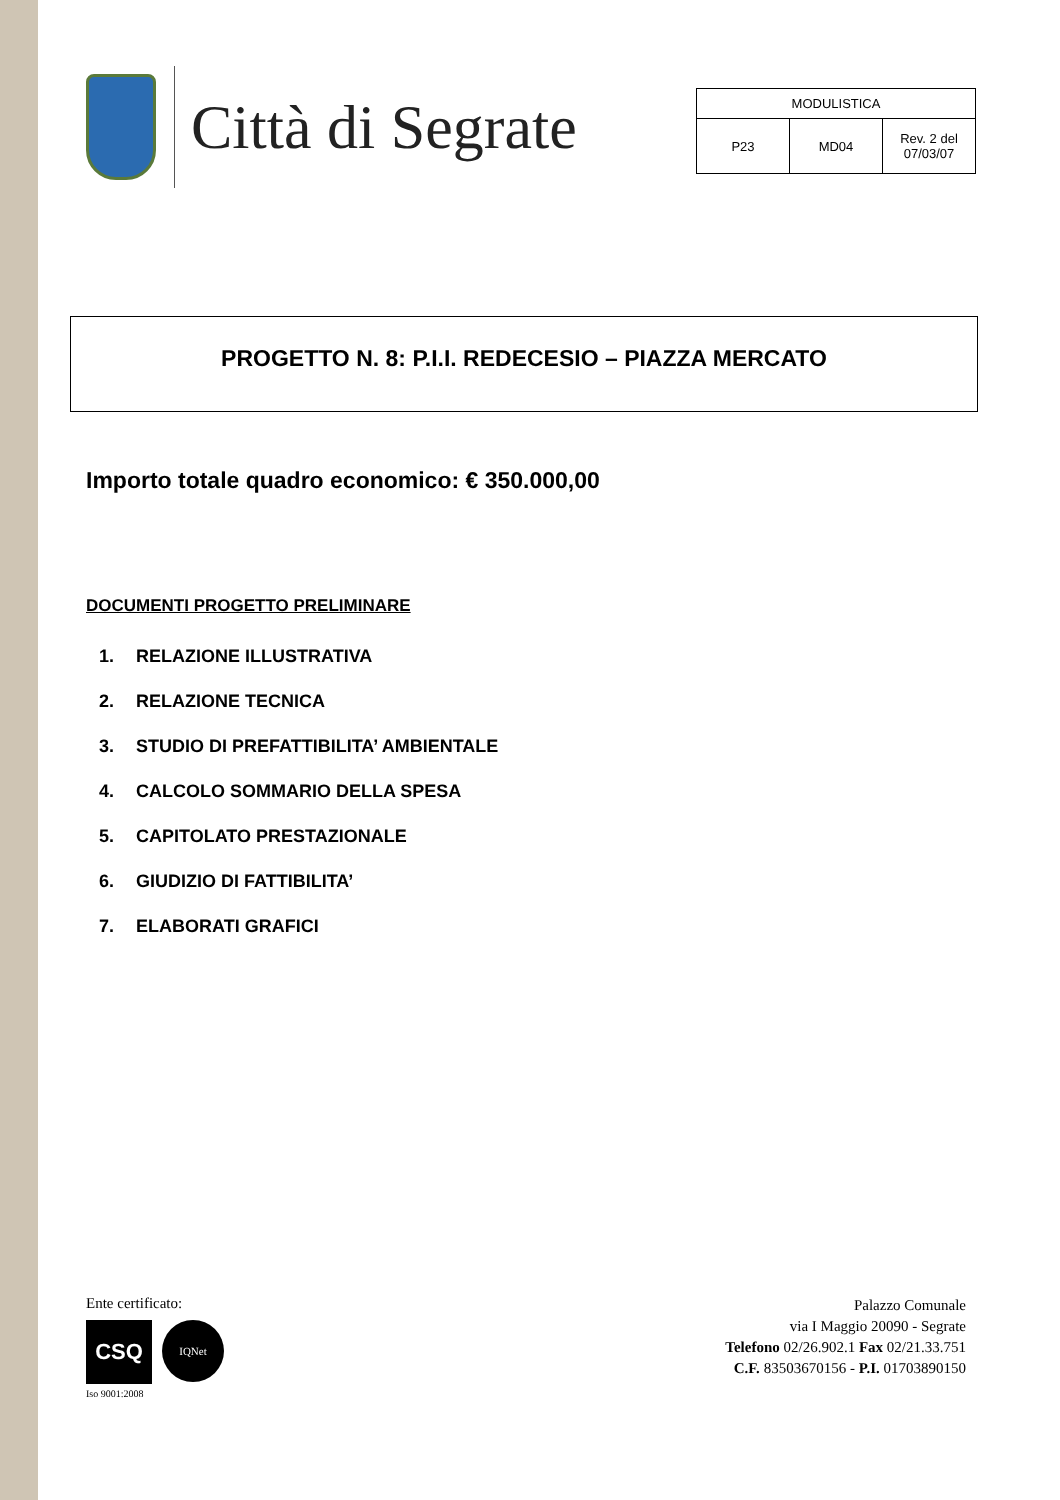Città di Segrate
| MODULISTICA | | |
| P23 | MD04 | Rev. 2 del 07/03/07 |
PROGETTO N. 8: P.I.I. REDECESIO – PIAZZA MERCATO
Importo totale quadro economico: € 350.000,00
DOCUMENTI PROGETTO PRELIMINARE
1. RELAZIONE ILLUSTRATIVA
2. RELAZIONE TECNICA
3. STUDIO DI PREFATTIBILITA’ AMBIENTALE
4. CALCOLO SOMMARIO DELLA SPESA
5. CAPITOLATO PRESTAZIONALE
6. GIUDIZIO DI FATTIBILITA’
7. ELABORATI GRAFICI
Ente certificato:
CSQ IQNet
Iso 9001:2008
Palazzo Comunale
via I Maggio 20090 - Segrate
Telefono 02/26.902.1 Fax 02/21.33.751
C.F. 83503670156 - P.I. 01703890150